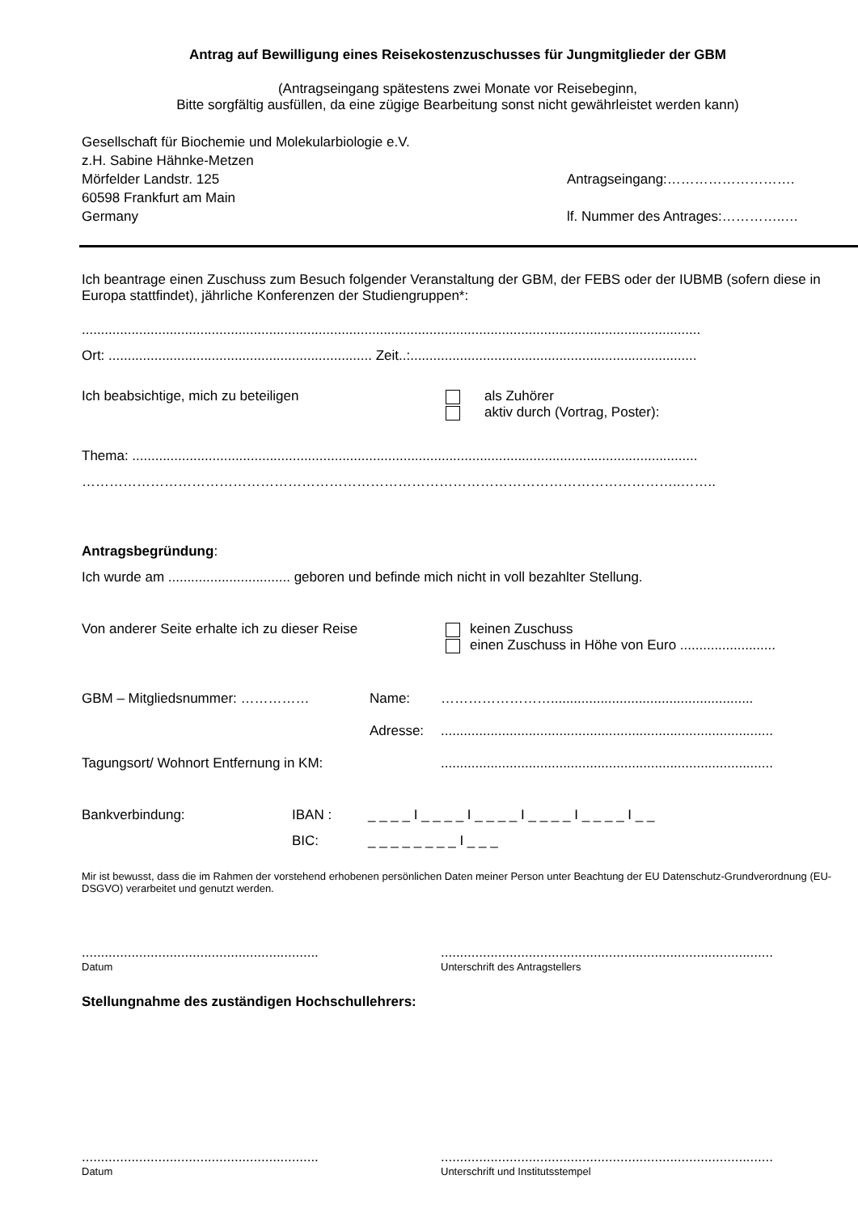Antrag auf Bewilligung eines Reisekostenzuschusses für Jungmitglieder der GBM
(Antragseingang spätestens zwei Monate vor Reisebeginn,
Bitte sorgfältig ausfüllen, da eine zügige Bearbeitung sonst nicht gewährleistet werden kann)
Gesellschaft für Biochemie und Molekularbiologie e.V.
z.H. Sabine Hähnke-Metzen
Mörfelder Landstr. 125 Antragseingang:……………………….
60598 Frankfurt am Main
Germany lf. Nummer des Antrages:…………..…
Ich beantrage einen Zuschuss zum Besuch folgender Veranstaltung der GBM, der FEBS oder der IUBMB (sofern diese in Europa stattfindet), jährliche Konferenzen der Studiengruppen*:
..................................................................................................................................................................
Ort: ..................................................................... Zeit..:...........................................................................
Ich beabsichtige, mich zu beteiligen als Zuhörer
aktiv durch (Vortrag, Poster):
Thema: ....................................................................................................................................................
…………………………………………………………………………………………………………………..……..
Antragsbegründung:
Ich wurde am ................................ geboren und befinde mich nicht in voll bezahlter Stellung.
Von anderer Seite erhalte ich zu dieser Reise
keinen Zuschuss
einen Zuschuss in Höhe von Euro .........................
GBM – Mitgliedsnummer: …………… Name: …………………….....................................................
Adresse:.......................................................................................
Tagungsort/ Wohnort Entfernung in KM:.......................................................................................
Bankverbindung: IBAN : _ _ _ _ I _ _ _ _ I _ _ _ _ I _ _ _ _ I _ _ _ _ I _ _
BIC: _ _ _ _ _ _ _ _ I _ _ _
Mir ist bewusst, dass die im Rahmen der vorstehend erhobenen persönlichen Daten meiner Person unter Beachtung der EU Datenschutz-Grundverordnung (EU-DSGVO) verarbeitet und genutzt werden.
..............................................................
Datum
.......................................................................................
Unterschrift des Antragstellers
Stellungnahme des zuständigen Hochschullehrers:
..............................................................
Datum
.......................................................................................
Unterschrift und Institutsstempel